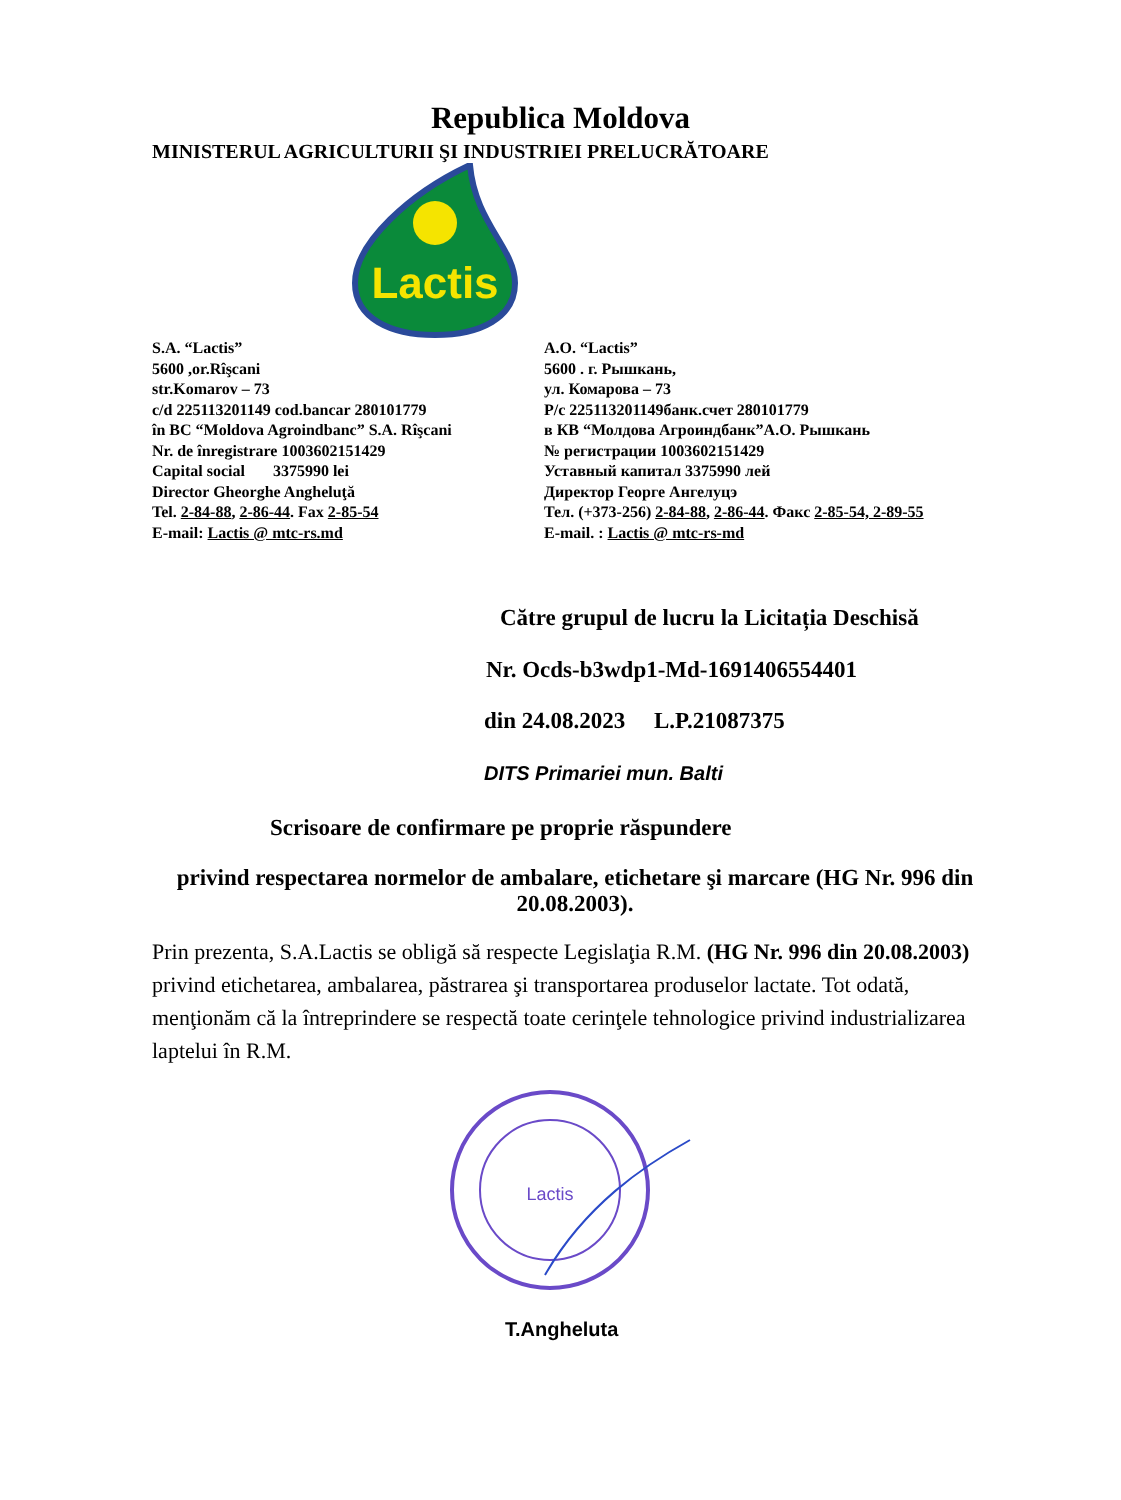Republica Moldova
MINISTERUL AGRICULTURII ŞI INDUSTRIEI PRELUCRĂTOARE
Lactis
S.A. “Lactis”
5600 ,or.Rîşcani
str.Komarov – 73
c/d 225113201149 cod.bancar 280101779
în BC “Moldova Agroindbanc” S.A. Rîşcani
Nr. de înregistrare 1003602151429
Capital social 3375990 lei
Director Gheorghe Angheluţă
Tel. 2-84-88, 2-86-44. Fax 2-85-54
E-mail: Lactis @ mtc-rs.md
А.О. “Lactis”
5600 . г. Рышкань,
ул. Комарова – 73
Р/с 225113201149банк.счет 280101779
в КВ “Молдова Агроиндбанк”А.О. Рышкань
№ регистрации 1003602151429
Уставный капитал 3375990 лей
Директор Георге Ангелуцэ
Тел. (+373-256) 2-84-88, 2-86-44. Факс 2-85-54, 2-89-55
E-mail. : Lactis @ mtc-rs-md
Către grupul de lucru la Licitația Deschisă
Nr. Ocds-b3wdp1-Md-1691406554401
din 24.08.2023 L.P.21087375
DITS Primariei mun. Balti
Scrisoare de confirmare pe proprie răspundere
privind respectarea normelor de ambalare, etichetare şi marcare (HG Nr. 996 din 20.08.2003).
Prin prezenta, S.A.Lactis se obligă să respecte Legislaţia R.M. (HG Nr. 996 din 20.08.2003) privind etichetarea, ambalarea, păstrarea şi transportarea produselor lactate. Tot odată, menţionăm că la întreprindere se respectă toate cerinţele tehnologice privind industrializarea laptelui în R.M.
Lactis
T.Angheluta